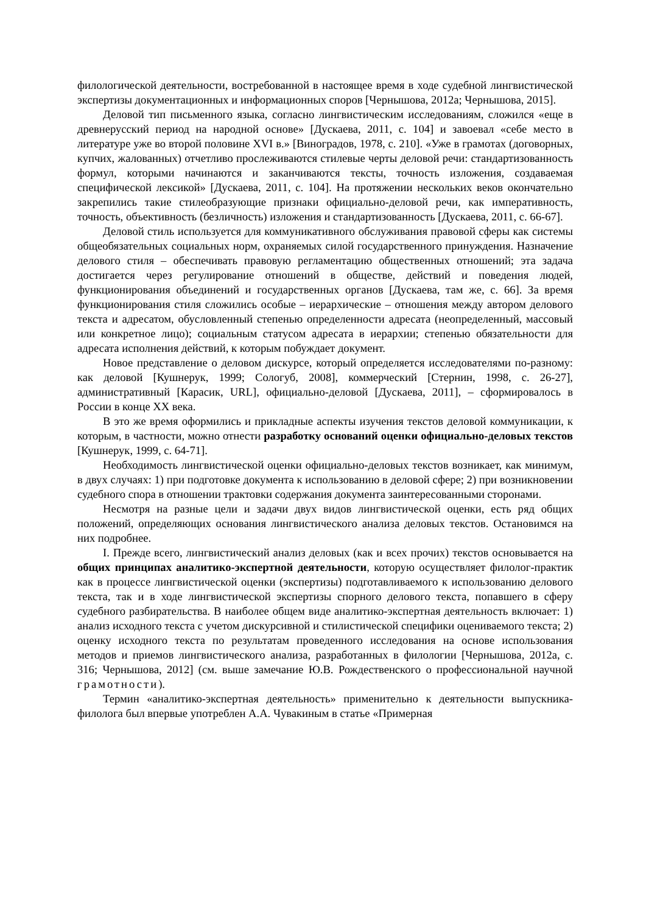филологической деятельности, востребованной в настоящее время в ходе судебной лингвистической экспертизы документационных и информационных споров [Чернышова, 2012а; Чернышова, 2015].
Деловой тип письменного языка, согласно лингвистическим исследованиям, сложился «еще в древнерусский период на народной основе» [Дускаева, 2011, с. 104] и завоевал «себе место в литературе уже во второй половине XVI в.» [Виноградов, 1978, с. 210]. «Уже в грамотах (договорных, купчих, жалованных) отчетливо прослеживаются стилевые черты деловой речи: стандартизованность формул, которыми начинаются и заканчиваются тексты, точность изложения, создаваемая специфической лексикой» [Дускаева, 2011, с. 104]. На протяжении нескольких веков окончательно закрепились такие стилеобразующие признаки официально-деловой речи, как императивность, точность, объективность (безличность) изложения и стандартизованность [Дускаева, 2011, с. 66-67].
Деловой стиль используется для коммуникативного обслуживания правовой сферы как системы общеобязательных социальных норм, охраняемых силой государственного принуждения. Назначение делового стиля – обеспечивать правовую регламентацию общественных отношений; эта задача достигается через регулирование отношений в обществе, действий и поведения людей, функционирования объединений и государственных органов [Дускаева, там же, с. 66]. За время функционирования стиля сложились особые – иерархические – отношения между автором делового текста и адресатом, обусловленный степенью определенности адресата (неопределенный, массовый или конкретное лицо); социальным статусом адресата в иерархии; степенью обязательности для адресата исполнения действий, к которым побуждает документ.
Новое представление о деловом дискурсе, который определяется исследователями по-разному: как деловой [Кушнерук, 1999; Сологуб, 2008], коммерческий [Стернин, 1998, с. 26-27], административный [Карасик, URL], официально-деловой [Дускаева, 2011], – сформировалось в России в конце XX века.
В это же время оформились и прикладные аспекты изучения текстов деловой коммуникации, к которым, в частности, можно отнести разработку оснований оценки официально-деловых текстов [Кушнерук, 1999, с. 64-71].
Необходимость лингвистической оценки официально-деловых текстов возникает, как минимум, в двух случаях: 1) при подготовке документа к использованию в деловой сфере; 2) при возникновении судебного спора в отношении трактовки содержания документа заинтересованными сторонами.
Несмотря на разные цели и задачи двух видов лингвистической оценки, есть ряд общих положений, определяющих основания лингвистического анализа деловых текстов. Остановимся на них подробнее.
I. Прежде всего, лингвистический анализ деловых (как и всех прочих) текстов основывается на общих принципах аналитико-экспертной деятельности, которую осуществляет филолог-практик как в процессе лингвистической оценки (экспертизы) подготавливаемого к использованию делового текста, так и в ходе лингвистической экспертизы спорного делового текста, попавшего в сферу судебного разбирательства. В наиболее общем виде аналитико-экспертная деятельность включает: 1) анализ исходного текста с учетом дискурсивной и стилистической специфики оцениваемого текста; 2) оценку исходного текста по результатам проведенного исследования на основе использования методов и приемов лингвистического анализа, разработанных в филологии [Чернышова, 2012а, с. 316; Чернышова, 2012] (см. выше замечание Ю.В. Рождественского о профессиональной научной грамотности).
Термин «аналитико-экспертная деятельность» применительно к деятельности выпускника-филолога был впервые употреблен А.А. Чувакиным в статье «Примерная